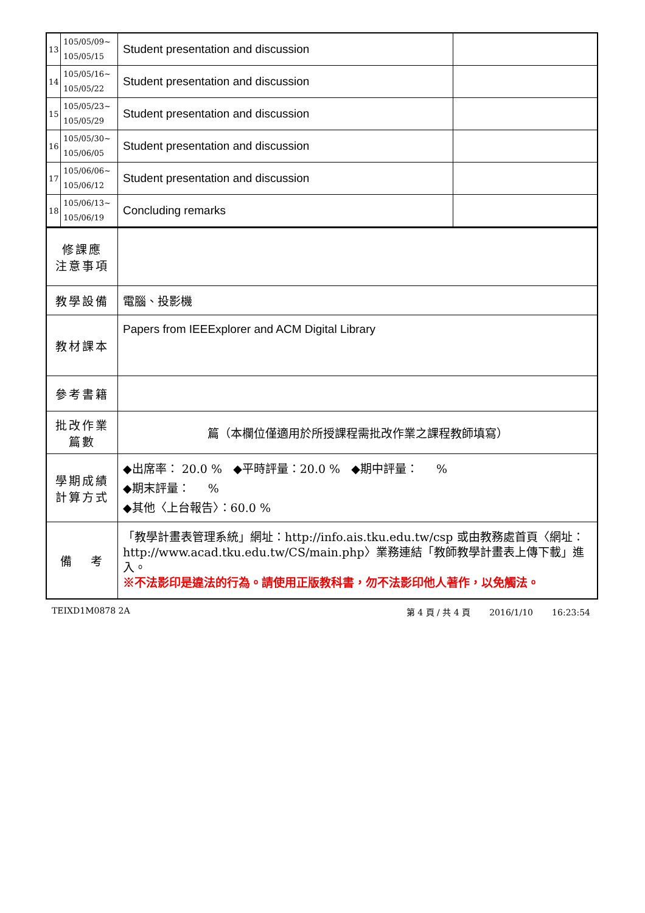| 13 | 105/05/09~ 105/05/15 | Student presentation and discussion | |
| 14 | 105/05/16~ 105/05/22 | Student presentation and discussion | |
| 15 | 105/05/23~ 105/05/29 | Student presentation and discussion | |
| 16 | 105/05/30~ 105/06/05 | Student presentation and discussion | |
| 17 | 105/06/06~ 105/06/12 | Student presentation and discussion | |
| 18 | 105/06/13~ 105/06/19 | Concluding remarks | |
| 修課應 注意事項 | | | |
| 教學設備 | | 電腦、投影機 | |
| 教材課本 | | Papers from IEEExplorer and ACM Digital Library | |
| 參考書籍 | | | |
| 批改作業 篇數 | | 篇（本欄位僅適用於所授課程需批改作業之課程教師填寫） | |
| 學期成績 計算方式 | | ◆出席率： 20.0 % ◆平時評量：20.0 % ◆期中評量： % ◆期末評量： % ◆其他〈上台報告〉：60.0 % | |
| 備 考 | | 「教學計畫表管理系統」網址： http://info.ais.tku.edu.tw/csp 或由教務處首頁〈網址： http://www.acad.tku.edu.tw/CS/main.php 〉業務連結「教師教學計畫表上傳下載」進入。 ※不法影印是違法的行為。請使用正版教科書，勿不法影印他人著作，以免觸法。 | |
TEIXD1M0878 2A 第 4 頁 / 共 4 頁 2016/1/10 16:23:54